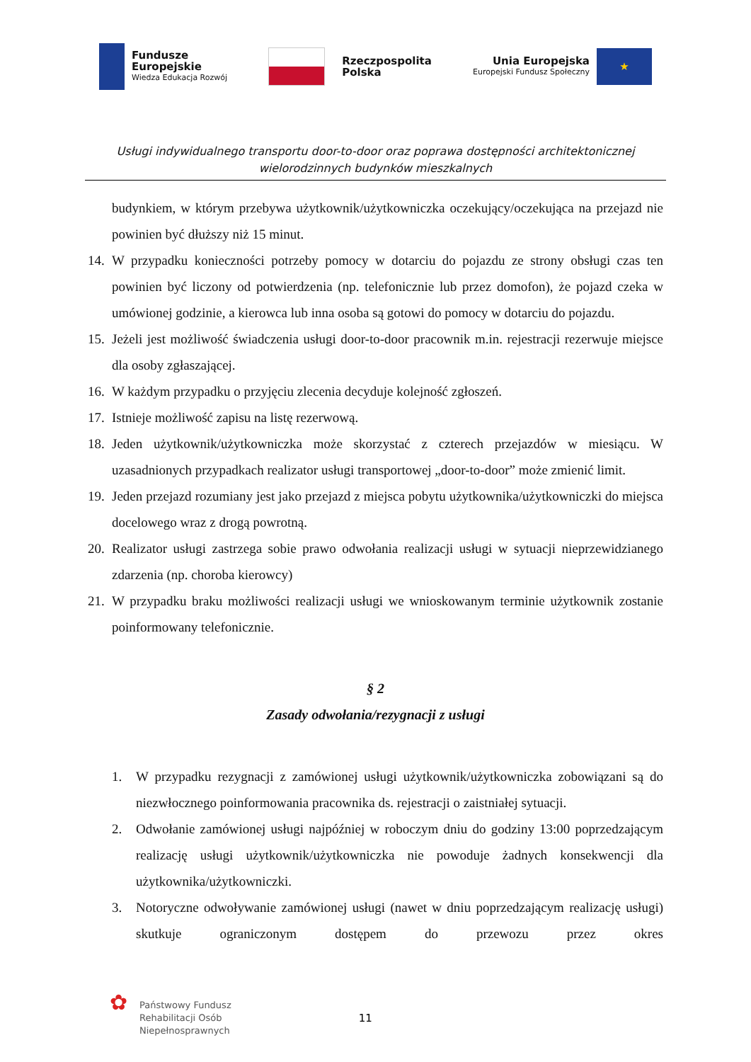Fundusze
Europejskie
Wiedza Edukacja Rozwój
Rzeczpospolita
Polska
Unia Europejska
Europejski Fundusz Społeczny
★
Usługi indywidualnego transportu door-to-door oraz poprawa dostępności architektonicznej
wielorodzinnych budynków mieszkalnych
budynkiem, w którym przebywa użytkownik/użytkowniczka oczekujący/oczekująca na przejazd nie powinien być dłuższy niż 15 minut.
14.
W przypadku konieczności potrzeby pomocy w dotarciu do pojazdu ze strony obsługi czas ten powinien być liczony od potwierdzenia (np. telefonicznie lub przez domofon), że pojazd czeka w umówionej godzinie, a kierowca lub inna osoba są gotowi do pomocy w dotarciu do pojazdu.
15.
Jeżeli jest możliwość świadczenia usługi door-to-door pracownik m.in. rejestracji rezerwuje miejsce dla osoby zgłaszającej.
16.
W każdym przypadku o przyjęciu zlecenia decyduje kolejność zgłoszeń.
17.
Istnieje możliwość zapisu na listę rezerwową.
18.
Jeden użytkownik/użytkowniczka może skorzystać z czterech przejazdów w miesiącu. W uzasadnionych przypadkach realizator usługi transportowej „door-to-door” może zmienić limit.
19.
Jeden przejazd rozumiany jest jako przejazd z miejsca pobytu użytkownika/użytkowniczki do miejsca docelowego wraz z drogą powrotną.
20.
Realizator usługi zastrzega sobie prawo odwołania realizacji usługi w sytuacji nieprzewidzianego zdarzenia (np. choroba kierowcy)
21.
W przypadku braku możliwości realizacji usługi we wnioskowanym terminie użytkownik zostanie poinformowany telefonicznie.
§ 2
Zasady odwołania/rezygnacji z usługi
1. W przypadku rezygnacji z zamówionej usługi użytkownik/użytkowniczka zobowiązani są do niezwłocznego poinformowania pracownika ds. rejestracji o zaistniałej sytuacji.
2. Odwołanie zamówionej usługi najpóźniej w roboczym dniu do godziny 13:00 poprzedzającym realizację usługi użytkownik/użytkowniczka nie powoduje żadnych konsekwencji dla użytkownika/użytkowniczki.
3. Notoryczne odwoływanie zamówionej usługi (nawet w dniu poprzedzającym realizację usługi) skutkuje ograniczonym dostępem do przewozu przez okres
✿
Państwowy Fundusz
Rehabilitacji Osób
Niepełnosprawnych
11